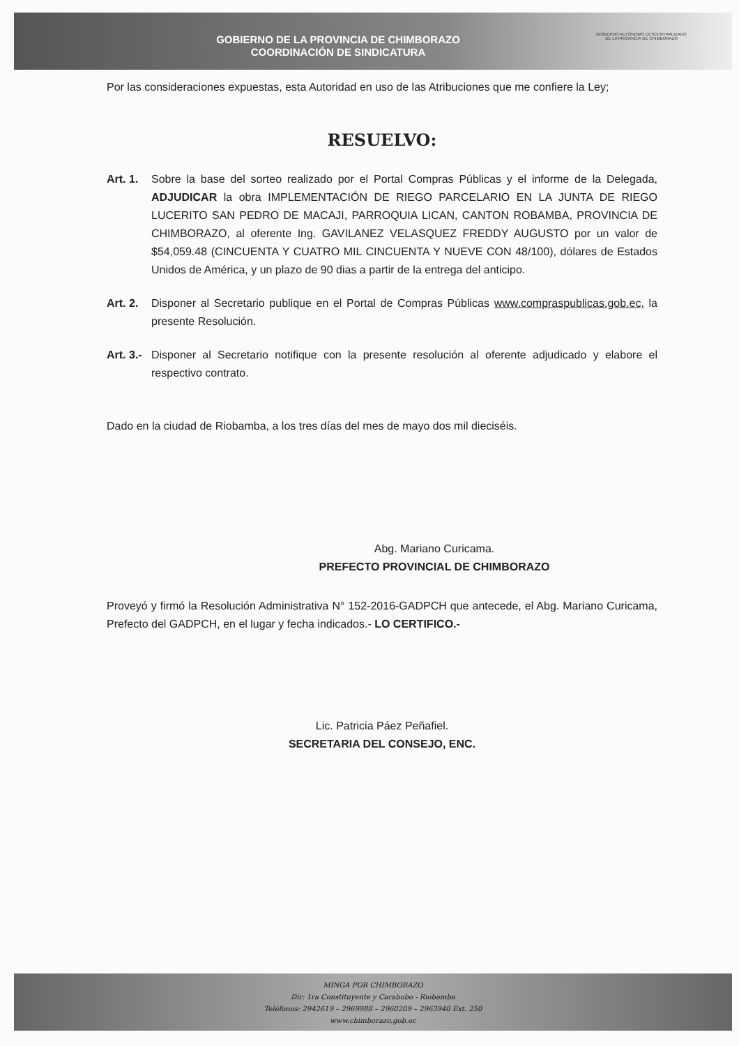GOBIERNO DE LA PROVINCIA DE CHIMBORAZO
COORDINACIÓN DE SINDICATURA
GOBIERNO AUTÓNOMO DESCENTRALIZADO
DE LA PROVINCIA DE CHIMBORAZO
Por las consideraciones expuestas, esta Autoridad en uso de las Atribuciones que me confiere la Ley;
RESUELVO:
Art. 1. Sobre la base del sorteo realizado por el Portal Compras Públicas y el informe de la Delegada, ADJUDICAR la obra IMPLEMENTACIÓN DE RIEGO PARCELARIO EN LA JUNTA DE RIEGO LUCERITO SAN PEDRO DE MACAJI, PARROQUIA LICAN, CANTON ROBAMBA, PROVINCIA DE CHIMBORAZO, al oferente Ing. GAVILANEZ VELASQUEZ FREDDY AUGUSTO por un valor de $54,059.48 (CINCUENTA Y CUATRO MIL CINCUENTA Y NUEVE CON 48/100), dólares de Estados Unidos de América, y un plazo de 90 dias a partir de la entrega del anticipo.
Art. 2. Disponer al Secretario publique en el Portal de Compras Públicas www.compraspublicas.gob.ec, la presente Resolución.
Art. 3.- Disponer al Secretario notifique con la presente resolución al oferente adjudicado y elabore el respectivo contrato.
Dado en la ciudad de Riobamba, a los tres días del mes de mayo dos mil dieciséis.
Abg. Mariano Curicama.
PREFECTO PROVINCIAL DE CHIMBORAZO
Proveyó y firmó la Resolución Administrativa N° 152-2016-GADPCH que antecede, el Abg. Mariano Curicama, Prefecto del GADPCH, en el lugar y fecha indicados.- LO CERTIFICO.-
Lic. Patricia Páez Peñafiel.
SECRETARIA DEL CONSEJO, ENC.
MINGA POR CHIMBORAZO
Dir: 1ra Constituyente y Carabobo - Riobamba
Teléfonos: 2942619 – 2969988 – 2960209 – 2963940 Ext. 250
www.chimborazo.gob.ec